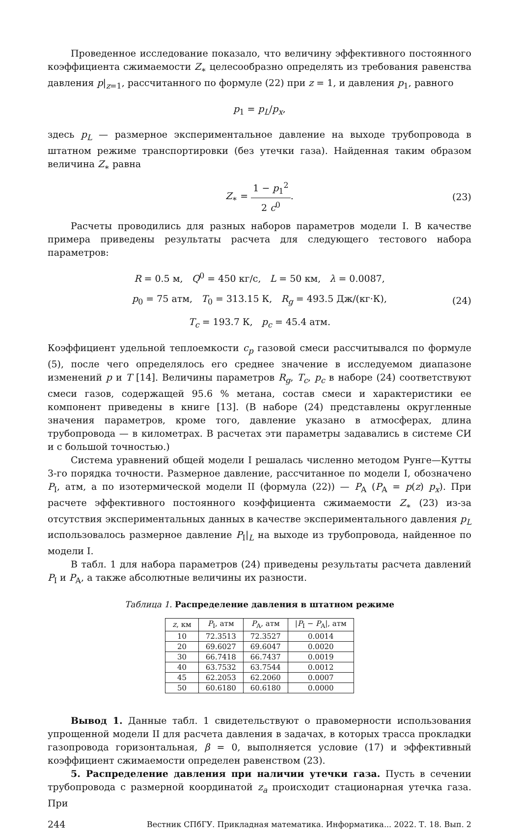Проведенное исследование показало, что величину эффективного постоянного коэффициента сжимаемости Z<sub>∗</sub> целесообразно определять из требования равенства давления p|<sub>z=1</sub>, рассчитанного по формуле (22) при z = 1, и давления p<sub>1</sub>, равного
p<sub>1</sub> = p<sub>L</sub>/p<sub>x</sub>,
здесь p<sub>L</sub> — размерное экспериментальное давление на выходе трубопровода в штатном режиме транспортировки (без утечки газа). Найденная таким образом величина Z<sub>∗</sub> равна
Z<sub>∗</sub> = 1 − p<sub>1</sub><sup>2</sup> 2 c<sup>0</sup>. (23)
Расчеты проводились для разных наборов параметров модели I. В качестве примера приведены результаты расчета для следующего тестового набора параметров:
R = 0.5 м, Q<sup>0</sup> = 450 кг/с, L = 50 км, λ = 0.0087,
p<sub>0</sub> = 75 атм, T<sub>0</sub> = 313.15 К, R<sub>g</sub> = 493.5 Дж/(кг·К),
T<sub>c</sub> = 193.7 К, p<sub>c</sub> = 45.4 атм.
(24)
Коэффициент удельной теплоемкости c<sub>p</sub> газовой смеси рассчитывался по формуле (5), после чего определялось его среднее значение в исследуемом диапазоне изменений p и T [14]. Величины параметров R<sub>g</sub>, T<sub>c</sub>, p<sub>c</sub> в наборе (24) соответствуют смеси газов, содержащей 95.6 % метана, состав смеси и характеристики ее компонент приведены в книге [13]. (В наборе (24) представлены округленные значения параметров, кроме того, давление указано в атмосферах, длина трубопровода — в километрах. В расчетах эти параметры задавались в системе СИ и с большой точностью.)
Система уравнений общей модели I решалась численно методом Рунге—Кутты 3-го порядка точности. Размерное давление, рассчитанное по модели I, обозначено P<sub>I</sub>, атм, а по изотермической модели II (формула (22)) — P<sub>A</sub> (P<sub>A</sub> = p(z) p<sub>x</sub>). При расчете эффективного постоянного коэффициента сжимаемости Z<sub>∗</sub> (23) из-за отсутствия экспериментальных данных в качестве экспериментального давления p<sub>L</sub> использовалось размерное давление P<sub>I</sub>|<sub>L</sub> на выходе из трубопровода, найденное по модели I.
В табл. 1 для набора параметров (24) приведены результаты расчета давлений P<sub>I</sub> и P<sub>A</sub>, а также абсолютные величины их разности.
Таблица 1. Распределение давления в штатном режиме
| z , км | P<sub>I</sub>, атм | P<sub>A</sub>, атм | / P<sub>I</sub> − P<sub>A</sub>/, атм |
| --- | --- | --- | --- |
| 10 | 72.3513 | 72.3527 | 0.0014 |
| 20 | 69.6027 | 69.6047 | 0.0020 |
| 30 | 66.7418 | 66.7437 | 0.0019 |
| 40 | 63.7532 | 63.7544 | 0.0012 |
| 45 | 62.2053 | 62.2060 | 0.0007 |
| 50 | 60.6180 | 60.6180 | 0.0000 |
Вывод 1. Данные табл. 1 свидетельствуют о правомерности использования упрощенной модели II для расчета давления в задачах, в которых трасса прокладки газопровода горизонтальная, β = 0, выполняется условие (17) и эффективный коэффициент сжимаемости определен равенством (23).
5. Распределение давления при наличии утечки газа. Пусть в сечении трубопровода с размерной координатой z<sub>a</sub> происходит стационарная утечка газа. При
244 Вестник СПбГУ. Прикладная математика. Информатика... 2022. Т. 18. Вып. 2